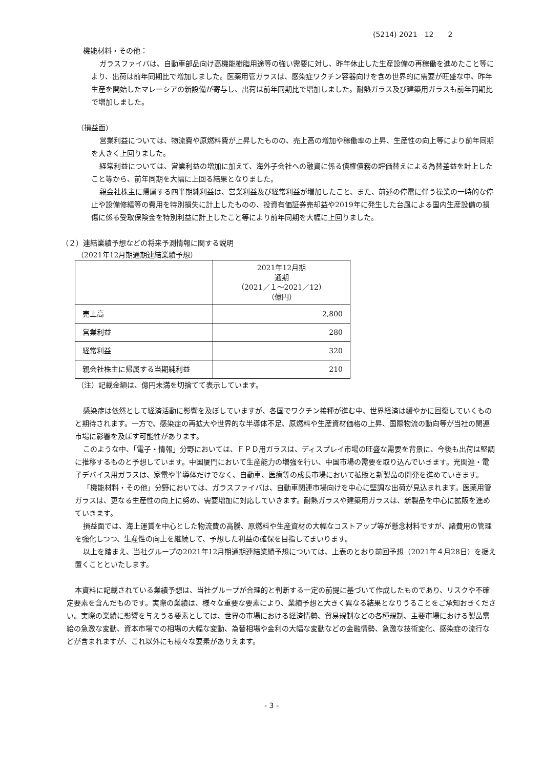(5214) 2021　12　　2
機能材料・その他：
ガラスファイバは、自動車部品向け高機能樹脂用途等の強い需要に対し、昨年休止した生産設備の再稼働を進めたこと等により、出荷は前年同期比で増加しました。医薬用管ガラスは、感染症ワクチン容器向けを含め世界的に需要が旺盛な中、昨年生産を開始したマレーシアの新設備が寄与し、出荷は前年同期比で増加しました。耐熱ガラス及び建築用ガラスも前年同期比で増加しました。
（損益面）
営業利益については、物流費や原燃料費が上昇したものの、売上高の増加や稼働率の上昇、生産性の向上等により前年同期を大きく上回りました。
経常利益については、営業利益の増加に加えて、海外子会社への融資に係る債権債務の評価替えによる為替差益を計上したこと等から、前年同期を大幅に上回る結果となりました。
親会社株主に帰属する四半期純利益は、営業利益及び経常利益が増加したこと、また、前述の停電に伴う操業の一時的な停止や設備修繕等の費用を特別損失に計上したものの、投資有価証券売却益や2019年に発生した台風による国内生産設備の損傷に係る受取保険金を特別利益に計上したこと等により前年同期を大幅に上回りました。
（２）連結業績予想などの将来予測情報に関する説明
（2021年12月期通期連結業績予想）
| | 2021年12月期 通期 （2021／１～2021／12） （億円） |
| 売上高 | 2,800 |
| 営業利益 | 280 |
| 経常利益 | 320 |
| 親会社株主に帰属する当期純利益 | 210 |
（注）記載金額は、億円未満を切捨てて表示しています。
感染症は依然として経済活動に影響を及ぼしていますが、各国でワクチン接種が進む中、世界経済は緩やかに回復していくものと期待されます。一方で、感染症の再拡大や世界的な半導体不足、原燃料や生産資材価格の上昇、国際物流の動向等が当社の関連市場に影響を及ぼす可能性があります。
このような中、「電子・情報」分野においては、ＦＰＤ用ガラスは、ディスプレイ市場の旺盛な需要を背景に、今後も出荷は堅調に推移するものと予想しています。中国厦門において生産能力の増強を行い、中国市場の需要を取り込んでいきます。光関連・電子デバイス用ガラスは、家電や半導体だけでなく、自動車、医療等の成長市場において拡販と新製品の開発を進めていきます。
「機能材料・その他」分野においては、ガラスファイバは、自動車関連市場向けを中心に堅調な出荷が見込まれます。医薬用管ガラスは、更なる生産性の向上に努め、需要増加に対応していきます。耐熱ガラスや建築用ガラスは、新製品を中心に拡販を進めていきます。
損益面では、海上運賃を中心とした物流費の高騰、原燃料や生産資材の大幅なコストアップ等が懸念材料ですが、諸費用の管理を強化しつつ、生産性の向上を継続して、予想した利益の確保を目指してまいります。
以上を踏まえ、当社グループの2021年12月期通期連結業績予想については、上表のとおり前回予想（2021年４月28日）を据え置くことといたします。
本資料に記載されている業績予想は、当社グループが合理的と判断する一定の前提に基づいて作成したものであり、リスクや不確定要素を含んだものです。実際の業績は、様々な重要な要素により、業績予想と大きく異なる結果となりうることをご承知おきください。実際の業績に影響を与えうる要素としては、世界の市場における経済情勢、貿易規制などの各種規制、主要市場における製品需給の急激な変動、資本市場での相場の大幅な変動、為替相場や金利の大幅な変動などの金融情勢、急激な技術変化、感染症の流行などが含まれますが、これ以外にも様々な要素がありえます。
- 3 -